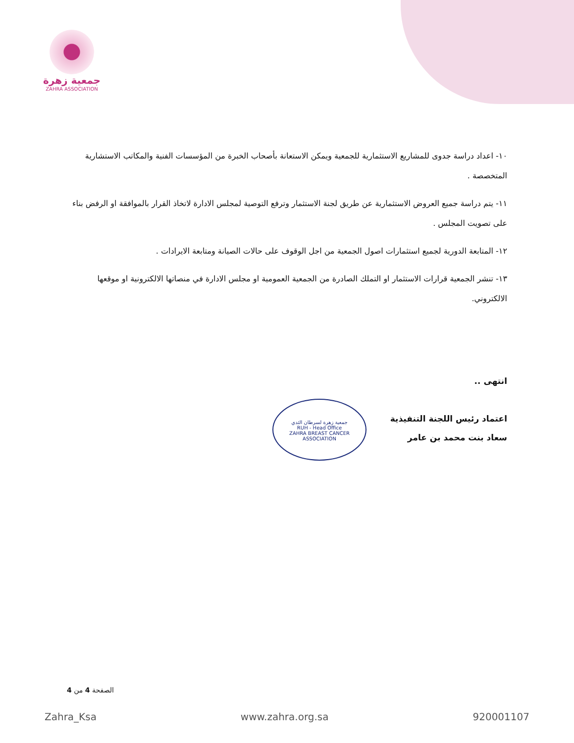جمعية زهرة
ZAHRA ASSOCIATION
١٠- اعداد دراسة جدوى للمشاريع الاستثمارية للجمعية ويمكن الاستعانة بأصحاب الخبرة من المؤسسات الفنية والمكاتب الاستشارية المتخصصة .
١١- يتم دراسة جميع العروض الاستثمارية عن طريق لجنة الاستثمار وترفع التوصية لمجلس الادارة لاتخاذ القرار بالموافقة او الرفض بناء على تصويت المجلس .
١٢- المتابعة الدورية لجميع استثمارات اصول الجمعية من اجل الوقوف على حالات الصيانة ومتابعة الايرادات .
١٣- تنشر الجمعية قرارات الاستثمار او التملك الصادرة من الجمعية العمومية او مجلس الادارة في منصاتها الالكترونية او موقعها الالكتروني.
انتهى ..
اعتماد رئيس اللجنة التنفيذية
سعاد بنت محمد بن عامر
جمعية زهرة لسرطان الثدي
RUH - Head Office
ZAHRA BREAST CANCER ASSOCIATION
الصفحة 4 من 4
Zahra_Ksa www.zahra.org.sa 920001107